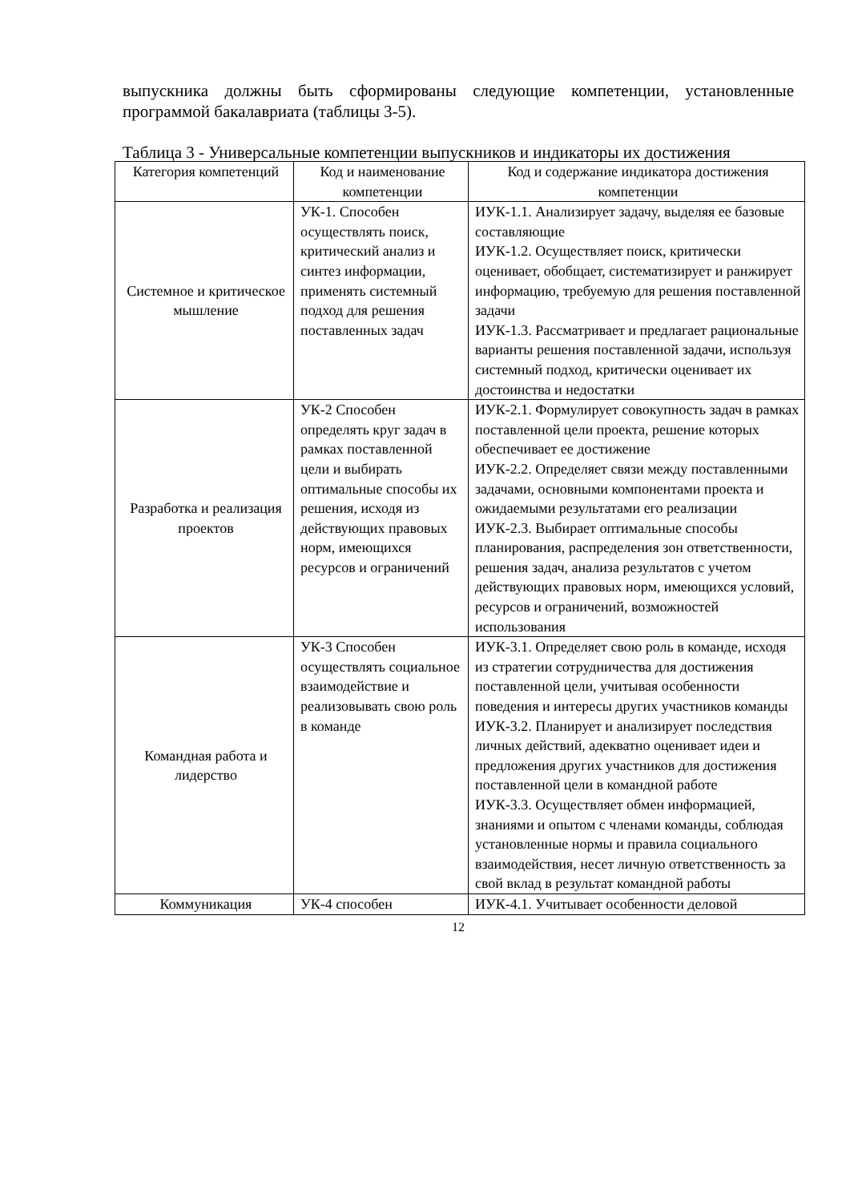выпускника должны быть сформированы следующие компетенции, установленные программой бакалавриата (таблицы 3-5).
Таблица 3 - Универсальные компетенции выпускников и индикаторы их достижения
| Категория компетенций | Код и наименование компетенции | Код и содержание индикатора достижения компетенции |
| --- | --- | --- |
| Системное и критическое мышление | УК-1. Способен осуществлять поиск, критический анализ и синтез информации, применять системный подход для решения поставленных задач | ИУК-1.1. Анализирует задачу, выделяя ее базовые составляющие ИУК-1.2. Осуществляет поиск, критически оценивает, обобщает, систематизирует и ранжирует информацию, требуемую для решения поставленной задачи ИУК-1.3. Рассматривает и предлагает рациональные варианты решения поставленной задачи, используя системный подход, критически оценивает их достоинства и недостатки |
| Разработка и реализация проектов | УК-2 Способен определять круг задач в рамках поставленной цели и выбирать оптимальные способы их решения, исходя из действующих правовых норм, имеющихся ресурсов и ограничений | ИУК-2.1. Формулирует совокупность задач в рамках поставленной цели проекта, решение которых обеспечивает ее достижение ИУК-2.2. Определяет связи между поставленными задачами, основными компонентами проекта и ожидаемыми результатами его реализации ИУК-2.3. Выбирает оптимальные способы планирования, распределения зон ответственности, решения задач, анализа результатов с учетом действующих правовых норм, имеющихся условий, ресурсов и ограничений, возможностей использования |
| Командная работа и лидерство | УК-3 Способен осуществлять социальное взаимодействие и реализовывать свою роль в команде | ИУК-3.1. Определяет свою роль в команде, исходя из стратегии сотрудничества для достижения поставленной цели, учитывая особенности поведения и интересы других участников команды ИУК-3.2. Планирует и анализирует последствия личных действий, адекватно оценивает идеи и предложения других участников для достижения поставленной цели в командной работе ИУК-3.3. Осуществляет обмен информацией, знаниями и опытом с членами команды, соблюдая установленные нормы и правила социального взаимодействия, несет личную ответственность за свой вклад в результат командной работы |
| Коммуникация | УК-4 способен | ИУК-4.1. Учитывает особенности деловой |
12